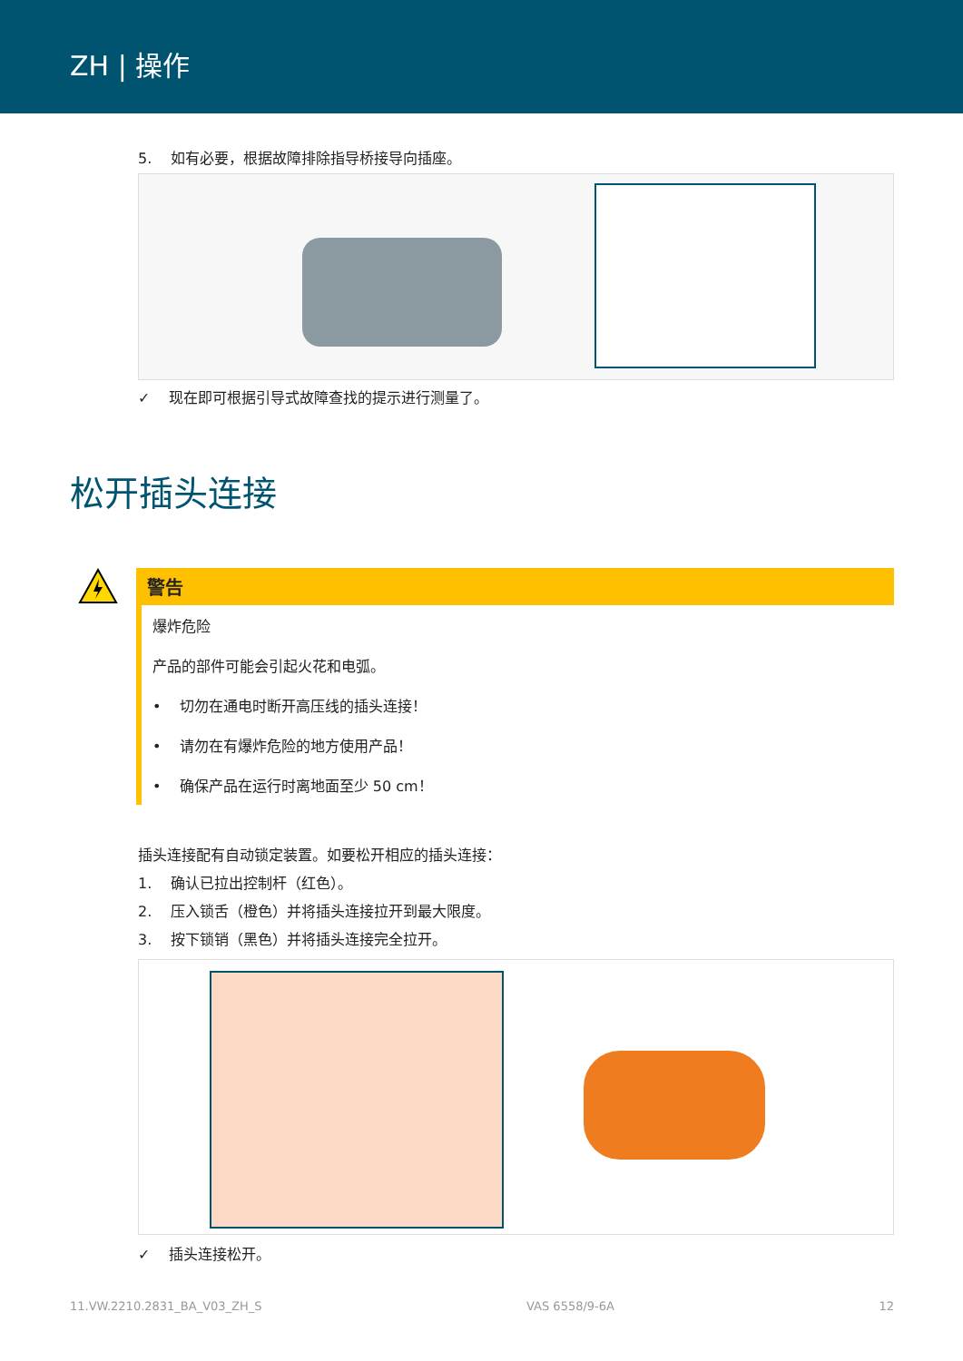ZH | 操作
5. 如有必要，根据故障排除指导桥接导向插座。
✓ 现在即可根据引导式故障查找的提示进行测量了。
松开插头连接
警告
爆炸危险
产品的部件可能会引起火花和电弧。
• 切勿在通电时断开高压线的插头连接！
• 请勿在有爆炸危险的地方使用产品！
• 确保产品在运行时离地面至少 50 cm！
插头连接配有自动锁定装置。如要松开相应的插头连接：
1. 确认已拉出控制杆（红色）。
2. 压入锁舌（橙色）并将插头连接拉开到最大限度。
3. 按下锁销（黑色）并将插头连接完全拉开。
✓ 插头连接松开。
11.VW.2210.2831_BA_V03_ZH_S VAS 6558/9-6A 12